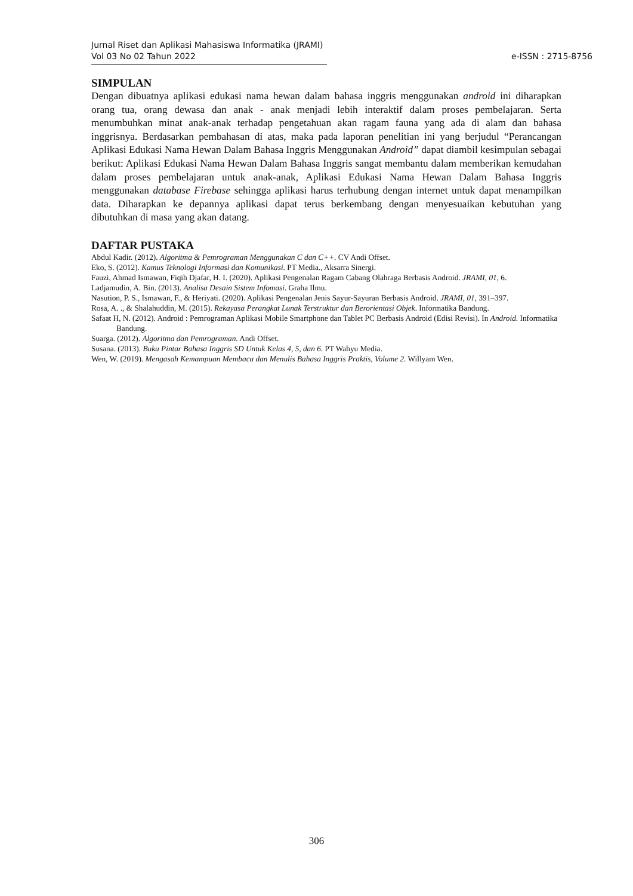Jurnal Riset dan Aplikasi Mahasiswa Informatika (JRAMI)
Vol 03 No 02 Tahun 2022 e-ISSN : 2715-8756
SIMPULAN
Dengan dibuatnya aplikasi edukasi nama hewan dalam bahasa inggris menggunakan android ini diharapkan orang tua, orang dewasa dan anak - anak menjadi lebih interaktif dalam proses pembelajaran. Serta menumbuhkan minat anak-anak terhadap pengetahuan akan ragam fauna yang ada di alam dan bahasa inggrisnya. Berdasarkan pembahasan di atas, maka pada laporan penelitian ini yang berjudul “Perancangan Aplikasi Edukasi Nama Hewan Dalam Bahasa Inggris Menggunakan Android” dapat diambil kesimpulan sebagai berikut: Aplikasi Edukasi Nama Hewan Dalam Bahasa Inggris sangat membantu dalam memberikan kemudahan dalam proses pembelajaran untuk anak-anak, Aplikasi Edukasi Nama Hewan Dalam Bahasa Inggris menggunakan database Firebase sehingga aplikasi harus terhubung dengan internet untuk dapat menampilkan data. Diharapkan ke depannya aplikasi dapat terus berkembang dengan menyesuaikan kebutuhan yang dibutuhkan di masa yang akan datang.
DAFTAR PUSTAKA
Abdul Kadir. (2012). Algoritma & Pemrograman Menggunakan C dan C++. CV Andi Offset.
Eko, S. (2012). Kamus Teknologi Informasi dan Komunikasi. PT Media., Aksarra Sinergi.
Fauzi, Ahmad Ismawan, Fiqih Djafar, H. I. (2020). Aplikasi Pengenalan Ragam Cabang Olahraga Berbasis Android. JRAMI, 01, 6.
Ladjamudin, A. Bin. (2013). Analisa Desain Sistem Infomasi. Graha Ilmu.
Nasution, P. S., Ismawan, F., & Heriyati. (2020). Aplikasi Pengenalan Jenis Sayur-Sayuran Berbasis Android. JRAMI, 01, 391–397.
Rosa, A. ., & Shalahuddin, M. (2015). Rekayasa Perangkat Lunak Terstruktur dan Berorientasi Objek. Informatika Bandung.
Safaat H, N. (2012). Android : Pemrograman Aplikasi Mobile Smartphone dan Tablet PC Berbasis Android (Edisi Revisi). In Android. Informatika Bandung.
Suarga. (2012). Algoritma dan Pemrograman. Andi Offset.
Susana. (2013). Buku Pintar Bahasa Inggris SD Untuk Kelas 4, 5, dan 6. PT Wahyu Media.
Wen, W. (2019). Mengasah Kemampuan Membaca dan Menulis Bahasa Inggris Praktis, Volume 2. Willyam Wen.
306